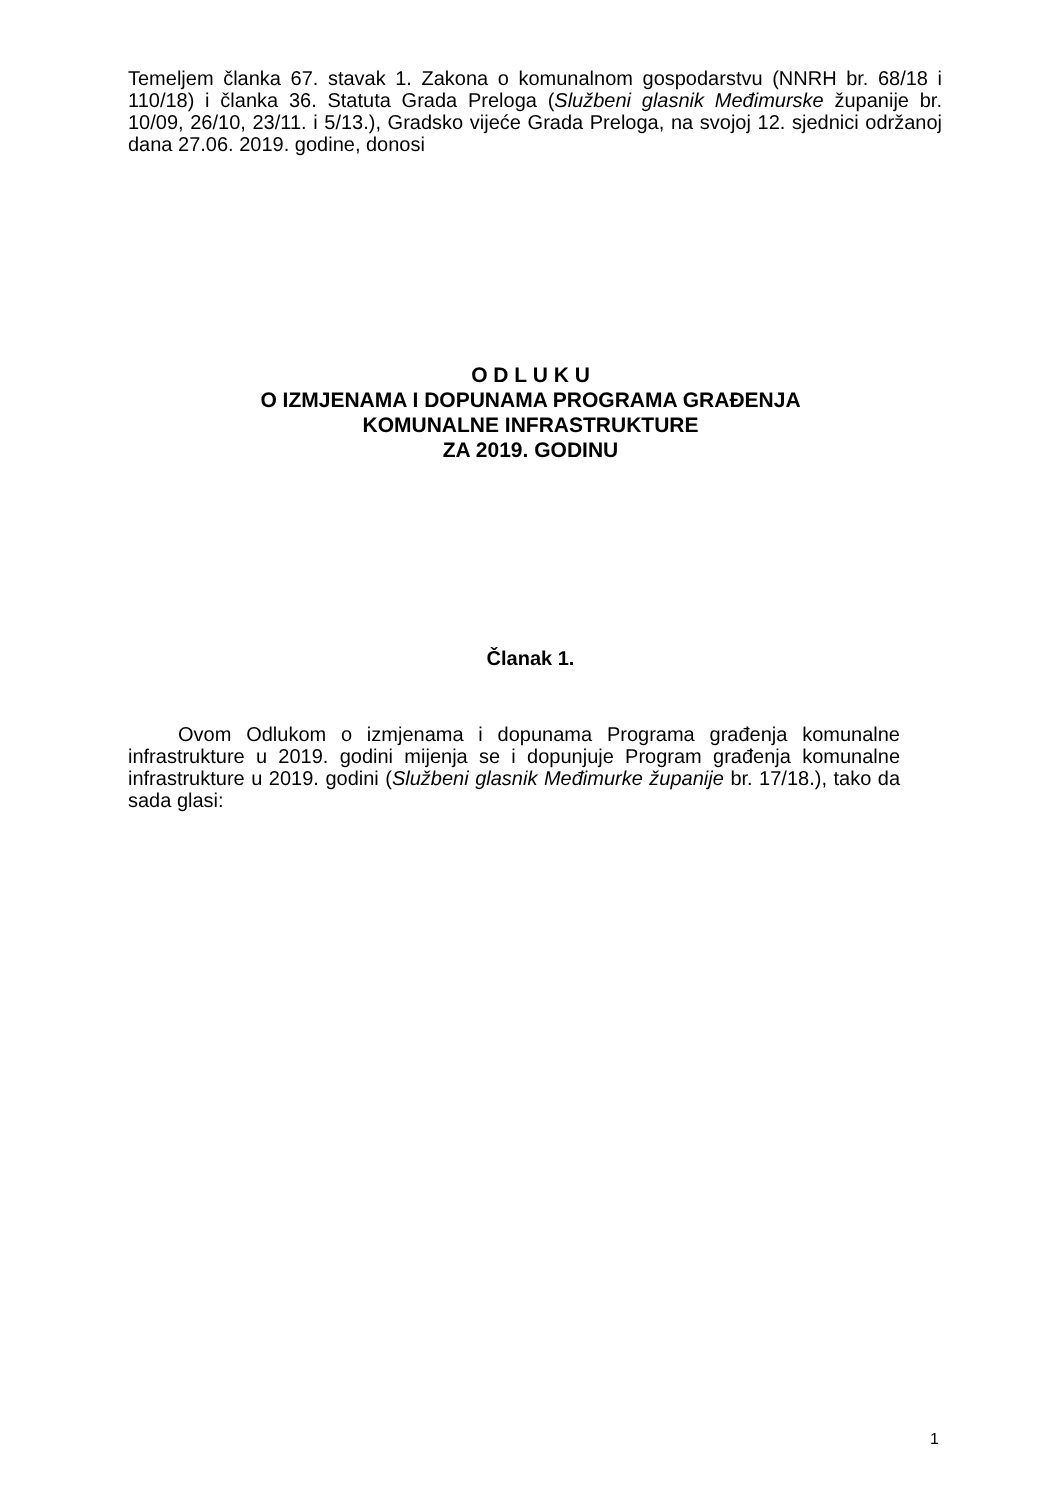Temeljem članka 67. stavak 1. Zakona o komunalnom gospodarstvu (NNRH br. 68/18 i 110/18) i članka 36. Statuta Grada Preloga (Službeni glasnik Međimurske županije br. 10/09, 26/10, 23/11. i 5/13.), Gradsko vijeće Grada Preloga, na svojoj 12. sjednici održanoj dana 27.06. 2019. godine, donosi
O D L U K U
O IZMJENAMA I DOPUNAMA PROGRAMA GRAĐENJA
KOMUNALNE INFRASTRUKTURE
ZA 2019. GODINU
Članak 1.
Ovom Odlukom o izmjenama i dopunama Programa građenja komunalne infrastrukture u 2019. godini mijenja se i dopunjuje Program građenja komunalne infrastrukture u 2019. godini (Službeni glasnik Međimurke županije br. 17/18.), tako da sada glasi:
1